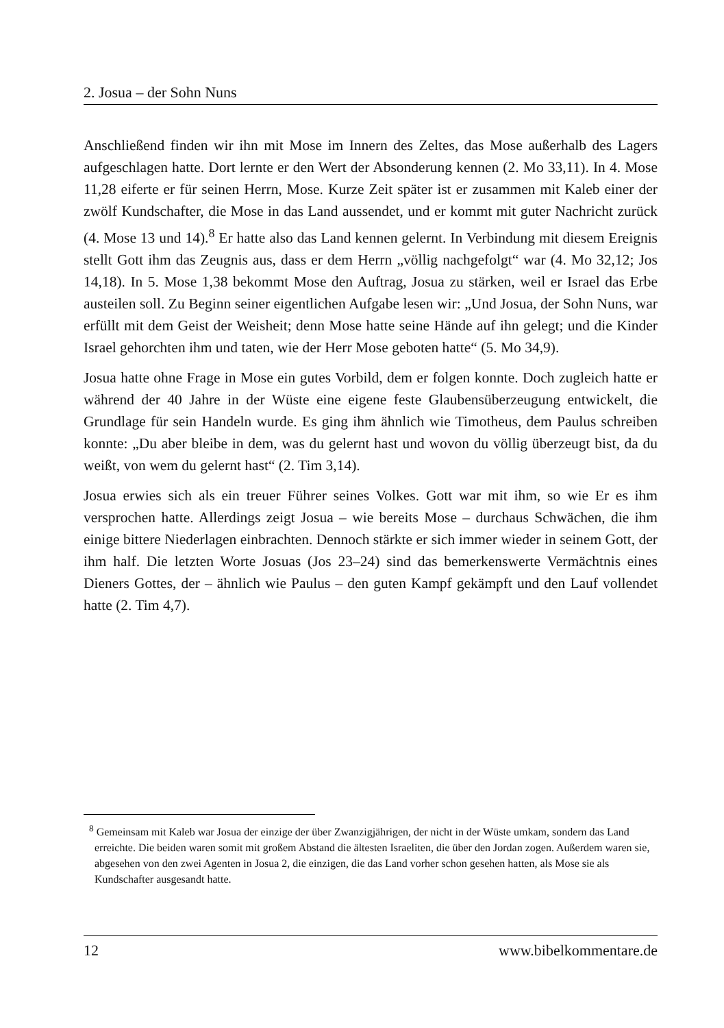2. Josua – der Sohn Nuns
Anschließend finden wir ihn mit Mose im Innern des Zeltes, das Mose außerhalb des Lagers aufgeschlagen hatte. Dort lernte er den Wert der Absonderung kennen (2. Mo 33,11). In 4. Mose 11,28 eiferte er für seinen Herrn, Mose. Kurze Zeit später ist er zusammen mit Kaleb einer der zwölf Kundschafter, die Mose in das Land aussendet, und er kommt mit guter Nachricht zurück (4. Mose 13 und 14).<sup>8</sup> Er hatte also das Land kennen gelernt. In Verbindung mit diesem Ereignis stellt Gott ihm das Zeugnis aus, dass er dem Herrn „völlig nachgefolgt“ war (4. Mo 32,12; Jos 14,18). In 5. Mose 1,38 bekommt Mose den Auftrag, Josua zu stärken, weil er Israel das Erbe austeilen soll. Zu Beginn seiner eigentlichen Aufgabe lesen wir: „Und Josua, der Sohn Nuns, war erfüllt mit dem Geist der Weisheit; denn Mose hatte seine Hände auf ihn gelegt; und die Kinder Israel gehorchten ihm und taten, wie der Herr Mose geboten hatte“ (5. Mo 34,9).
Josua hatte ohne Frage in Mose ein gutes Vorbild, dem er folgen konnte. Doch zugleich hatte er während der 40 Jahre in der Wüste eine eigene feste Glaubensüberzeugung entwickelt, die Grundlage für sein Handeln wurde. Es ging ihm ähnlich wie Timotheus, dem Paulus schreiben konnte: „Du aber bleibe in dem, was du gelernt hast und wovon du völlig überzeugt bist, da du weißt, von wem du gelernt hast“ (2. Tim 3,14).
Josua erwies sich als ein treuer Führer seines Volkes. Gott war mit ihm, so wie Er es ihm versprochen hatte. Allerdings zeigt Josua – wie bereits Mose – durchaus Schwächen, die ihm einige bittere Niederlagen einbrachten. Dennoch stärkte er sich immer wieder in seinem Gott, der ihm half. Die letzten Worte Josuas (Jos 23–24) sind das bemerkenswerte Vermächtnis eines Dieners Gottes, der – ähnlich wie Paulus – den guten Kampf gekämpft und den Lauf vollendet hatte (2. Tim 4,7).
<sup>8</sup> Gemeinsam mit Kaleb war Josua der einzige der über Zwanzigjährigen, der nicht in der Wüste umkam, sondern das Land erreichte. Die beiden waren somit mit großem Abstand die ältesten Israeliten, die über den Jordan zogen. Außerdem waren sie, abgesehen von den zwei Agenten in Josua 2, die einzigen, die das Land vorher schon gesehen hatten, als Mose sie als Kundschafter ausgesandt hatte.
12 www.bibelkommentare.de